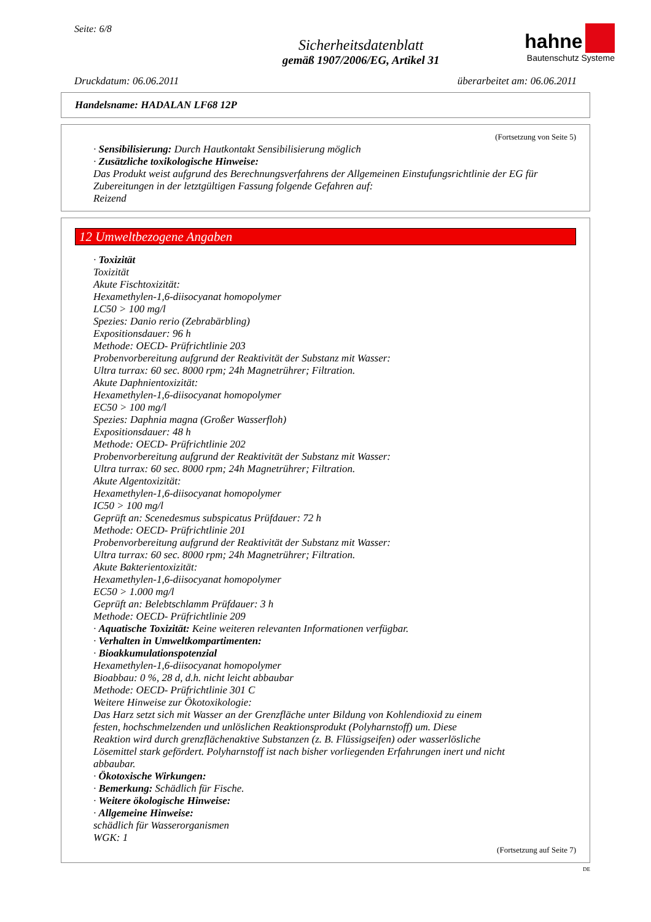Seite: 6/8
Sicherheitsdatenblatt
gemäß 1907/2006/EG, Artikel 31
hahne
Bautenschutz Systeme
Druckdatum: 06.06.2011 überarbeitet am: 06.06.2011
Handelsname: HADALAN LF68 12P
(Fortsetzung von Seite 5)
· Sensibilisierung: Durch Hautkontakt Sensibilisierung möglich
· Zusätzliche toxikologische Hinweise:
Das Produkt weist aufgrund des Berechnungsverfahrens der Allgemeinen Einstufungsrichtlinie der EG für Zubereitungen in der letztgültigen Fassung folgende Gefahren auf:
Reizend
12 Umweltbezogene Angaben
· Toxizität
Toxizität
Akute Fischtoxizität:
Hexamethylen-1,6-diisocyanat homopolymer
LC50 > 100 mg/l
Spezies: Danio rerio (Zebrabärbling)
Expositionsdauer: 96 h
Methode: OECD- Prüfrichtlinie 203
Probenvorbereitung aufgrund der Reaktivität der Substanz mit Wasser:
Ultra turrax: 60 sec. 8000 rpm; 24h Magnetrührer; Filtration.
Akute Daphnientoxizität:
Hexamethylen-1,6-diisocyanat homopolymer
EC50 > 100 mg/l
Spezies: Daphnia magna (Großer Wasserfloh)
Expositionsdauer: 48 h
Methode: OECD- Prüfrichtlinie 202
Probenvorbereitung aufgrund der Reaktivität der Substanz mit Wasser:
Ultra turrax: 60 sec. 8000 rpm; 24h Magnetrührer; Filtration.
Akute Algentoxizität:
Hexamethylen-1,6-diisocyanat homopolymer
IC50 > 100 mg/l
Geprüft an: Scenedesmus subspicatus Prüfdauer: 72 h
Methode: OECD- Prüfrichtlinie 201
Probenvorbereitung aufgrund der Reaktivität der Substanz mit Wasser:
Ultra turrax: 60 sec. 8000 rpm; 24h Magnetrührer; Filtration.
Akute Bakterientoxizität:
Hexamethylen-1,6-diisocyanat homopolymer
EC50 > 1.000 mg/l
Geprüft an: Belebtschlamm Prüfdauer: 3 h
Methode: OECD- Prüfrichtlinie 209
· Aquatische Toxizität: Keine weiteren relevanten Informationen verfügbar.
· Verhalten in Umweltkompartimenten:
· Bioakkumulationspotenzial
Hexamethylen-1,6-diisocyanat homopolymer
Bioabbau: 0 %, 28 d, d.h. nicht leicht abbaubar
Methode: OECD- Prüfrichtlinie 301 C
Weitere Hinweise zur Ökotoxikologie:
Das Harz setzt sich mit Wasser an der Grenzfläche unter Bildung von Kohlendioxid zu einem
festen, hochschmelzenden und unlöslichen Reaktionsprodukt (Polyharnstoff) um. Diese
Reaktion wird durch grenzflächenaktive Substanzen (z. B. Flüssigseifen) oder wasserlösliche
Lösemittel stark gefördert. Polyharnstoff ist nach bisher vorliegenden Erfahrungen inert und nicht
abbaubar.
· Ökotoxische Wirkungen:
· Bemerkung: Schädlich für Fische.
· Weitere ökologische Hinweise:
· Allgemeine Hinweise:
schädlich für Wasserorganismen
WGK: 1
(Fortsetzung auf Seite 7)
DE